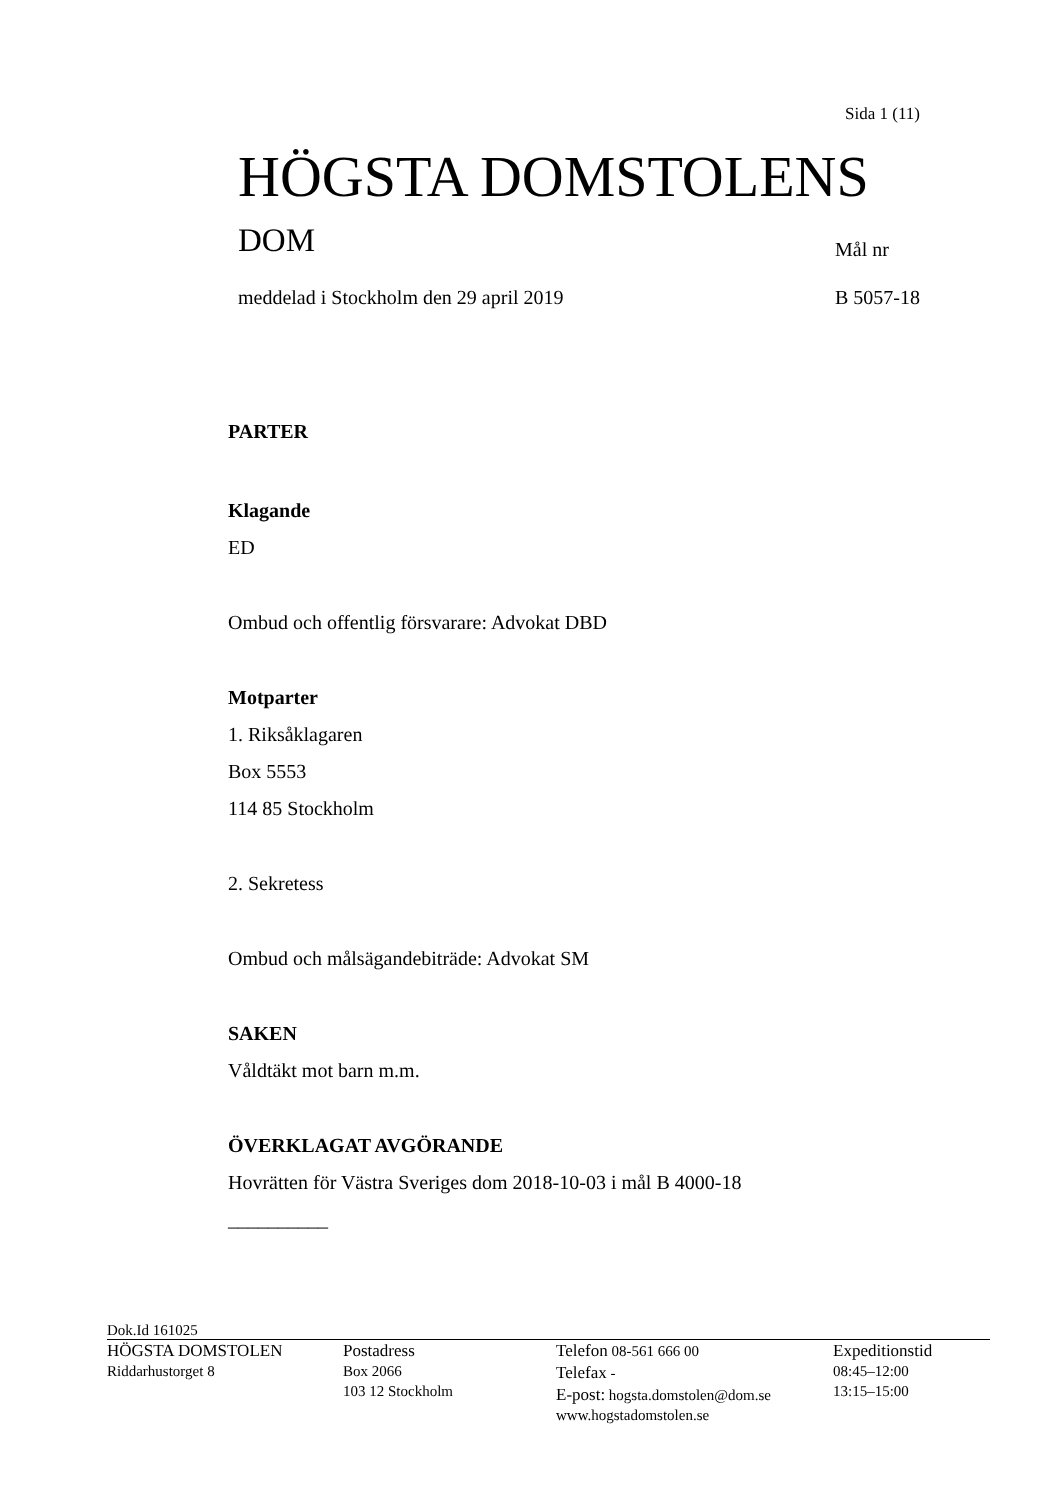Sida 1 (11)
HÖGSTA DOMSTOLENS
DOM Mål nr
meddelad i Stockholm den 29 april 2019
B 5057-18
PARTER
Klagande
ED
Ombud och offentlig försvarare: Advokat DBD
Motparter
1. Riksåklagaren
Box 5553
114 85 Stockholm
2. Sekretess
Ombud och målsägandebiträde: Advokat SM
SAKEN
Våldtäkt mot barn m.m.
ÖVERKLAGAT AVGÖRANDE
Hovrätten för Västra Sveriges dom 2018-10-03 i mål B 4000-18
__________
Dok.Id 161025
HÖGSTA DOMSTOLEN
Riddarhustorget 8
Postadress
Box 2066
103 12 Stockholm
Telefon 08-561 666 00
Telefax -
E-post: hogsta.domstolen@dom.se
www.hogstadomstolen.se
Expeditionstid
08:45–12:00
13:15–15:00